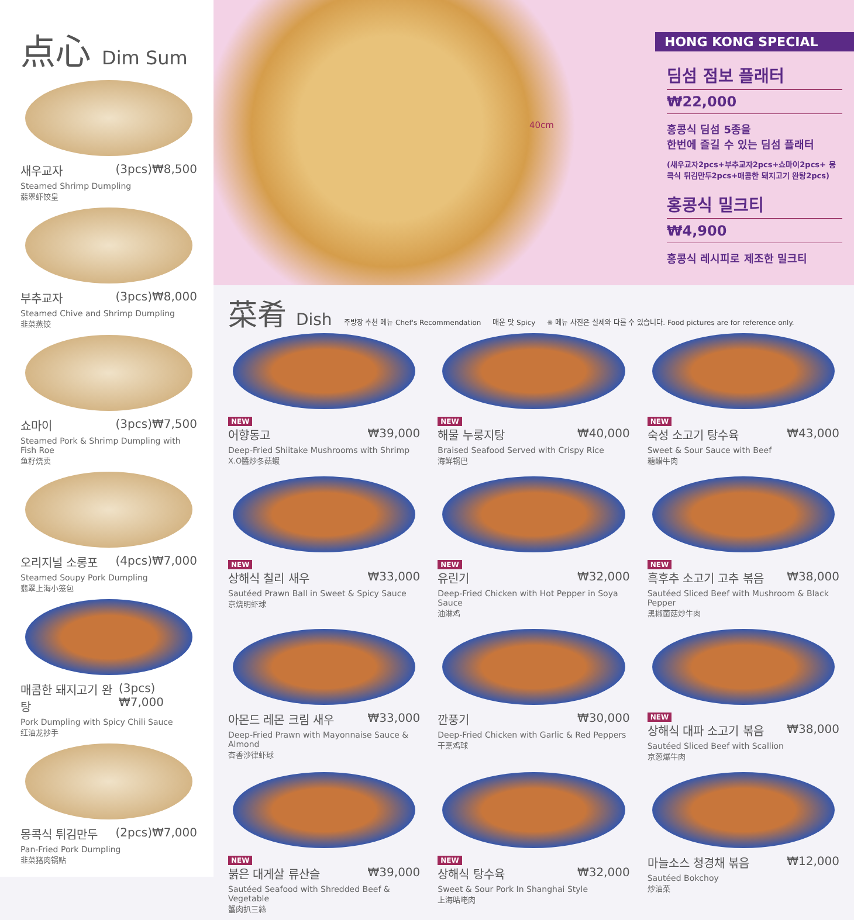点心 Dim Sum
새우교자 (3pcs)₩8,500
Steamed Shrimp Dumpling
翡翠虾饺皇
부추교자 (3pcs)₩8,000
Steamed Chive and Shrimp Dumpling
韭菜蒸饺
쇼마이 (3pcs)₩7,500
Steamed Pork & Shrimp Dumpling with Fish Roe
鱼籽烧卖
오리지널 소롱포 (4pcs)₩7,000
Steamed Soupy Pork Dumpling
翡翠上海小笼包
매콤한 돼지고기 완탕 (3pcs)₩7,000
Pork Dumpling with Spicy Chili Sauce
红油龙抄手
몽콕식 튀김만두 (2pcs)₩7,000
Pan-Fried Pork Dumpling
韭菜猪肉锅贴
40cm
HONG KONG SPECIAL
딤섬 점보 플래터
₩22,000
홍콩식 딤섬 5종을
한번에 즐길 수 있는 딤섬 플래터
(새우교자2pcs+부추교자2pcs+쇼마이2pcs+ 몽콕식 튀김만두2pcs+매콤한 돼지고기 완탕2pcs)
홍콩식 밀크티
₩4,900
홍콩식 레시피로 제조한 밀크티
菜肴 Dish
주방장 추천 메뉴 Chef's Recommendation 매운 맛 Spicy ※ 메뉴 사진은 실제와 다를 수 있습니다. Food pictures are for reference only.
NEW
어향동고 ₩39,000
Deep-Fried Shiitake Mushrooms with Shrimp
X.O醬炒冬菇蝦
NEW
해물 누룽지탕 ₩40,000
Braised Seafood Served with Crispy Rice
海鲜锅巴
NEW
숙성 소고기 탕수육 ₩43,000
Sweet & Sour Sauce with Beef
糖醋牛肉
NEW
상해식 칠리 새우 ₩33,000
Sautéed Prawn Ball in Sweet & Spicy Sauce
京烧明虾球
NEW
유린기 ₩32,000
Deep-Fried Chicken with Hot Pepper in Soya Sauce
油淋鸡
NEW
흑후추 소고기 고추 볶음 ₩38,000
Sautéed Sliced Beef with Mushroom & Black Pepper
黑椒菌菇炒牛肉
아몬드 레몬 크림 새우 ₩33,000
Deep-Fried Prawn with Mayonnaise Sauce & Almond
杏香沙律虾球
깐풍기 ₩30,000
Deep-Fried Chicken with Garlic & Red Peppers
干烹鸡球
NEW
상해식 대파 소고기 볶음 ₩38,000
Sautéed Sliced Beef with Scallion
京葱爆牛肉
NEW
붉은 대게살 류산슬 ₩39,000
Sautéed Seafood with Shredded Beef & Vegetable
蟹肉扒三絲
NEW
상해식 탕수육 ₩32,000
Sweet & Sour Pork In Shanghai Style
上海咕咾肉
마늘소스 청경채 볶음 ₩12,000
Sautéed Bokchoy
炒油菜